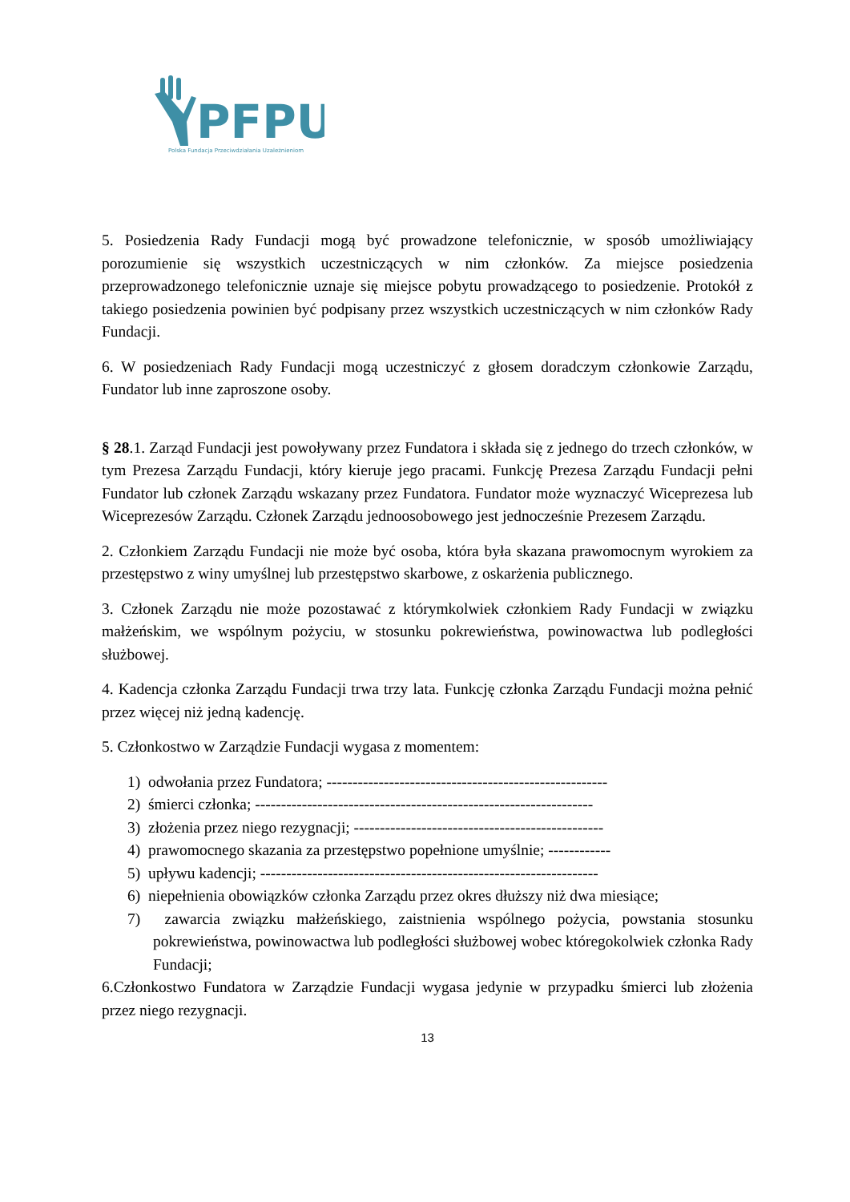PFPU
Polska Fundacja Przeciwdziałania Uzależnieniom
5. Posiedzenia Rady Fundacji mogą być prowadzone telefonicznie, w sposób umożliwiający porozumienie się wszystkich uczestniczących w nim członków. Za miejsce posiedzenia przeprowadzonego telefonicznie uznaje się miejsce pobytu prowadzącego to posiedzenie. Protokół z takiego posiedzenia powinien być podpisany przez wszystkich uczestniczących w nim członków Rady Fundacji.
6. W posiedzeniach Rady Fundacji mogą uczestniczyć z głosem doradczym członkowie Zarządu, Fundator lub inne zaproszone osoby.
§ 28.1. Zarząd Fundacji jest powoływany przez Fundatora i składa się z jednego do trzech członków, w tym Prezesa Zarządu Fundacji, który kieruje jego pracami. Funkcję Prezesa Zarządu Fundacji pełni Fundator lub członek Zarządu wskazany przez Fundatora. Fundator może wyznaczyć Wiceprezesa lub Wiceprezesów Zarządu. Członek Zarządu jednoosobowego jest jednocześnie Prezesem Zarządu.
2. Członkiem Zarządu Fundacji nie może być osoba, która była skazana prawomocnym wyrokiem za przestępstwo z winy umyślnej lub przestępstwo skarbowe, z oskarżenia publicznego.
3. Członek Zarządu nie może pozostawać z którymkolwiek członkiem Rady Fundacji w związku małżeńskim, we wspólnym pożyciu, w stosunku pokrewieństwa, powinowactwa lub podległości służbowej.
4. Kadencja członka Zarządu Fundacji trwa trzy lata. Funkcję członka Zarządu Fundacji można pełnić przez więcej niż jedną kadencję.
5. Członkostwo w Zarządzie Fundacji wygasa z momentem:
1) odwołania przez Fundatora; ------------------------------------------------------
2) śmierci członka; -----------------------------------------------------------------
3) złożenia przez niego rezygnacji; ------------------------------------------------
4) prawomocnego skazania za przestępstwo popełnione umyślnie; ------------
5) upływu kadencji; -----------------------------------------------------------------
6) niepełnienia obowiązków członka Zarządu przez okres dłuższy niż dwa miesiące;
7) zawarcia związku małżeńskiego, zaistnienia wspólnego pożycia, powstania stosunku pokrewieństwa, powinowactwa lub podległości służbowej wobec któregokolwiek członka Rady Fundacji;
6.Członkostwo Fundatora w Zarządzie Fundacji wygasa jedynie w przypadku śmierci lub złożenia przez niego rezygnacji.
13